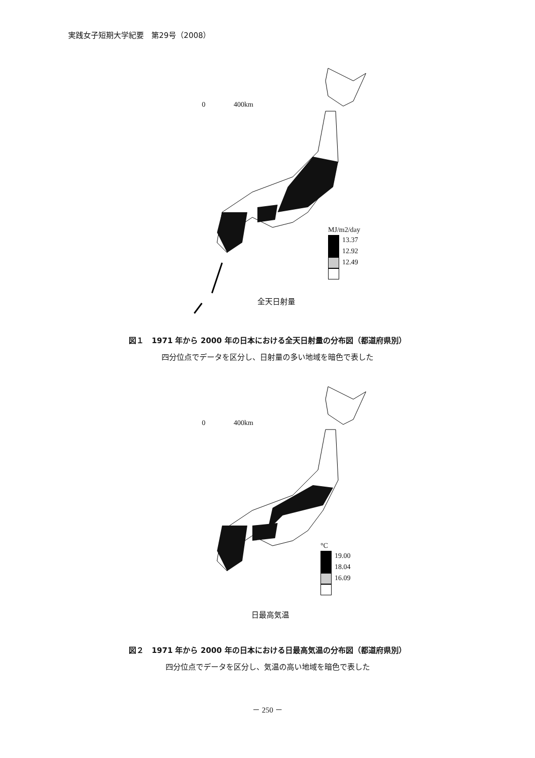実践女子短期大学紀要　第29号（2008）
0　　　　400km
MJ/m2/day
13.37
12.92
12.49
全天日射量
図１　1971 年から 2000 年の日本における全天日射量の分布図（都道府県別）
四分位点でデータを区分し、日射量の多い地域を暗色で表した
0　　　　400km
°C
19.00
18.04
16.09
日最高気温
図２　1971 年から 2000 年の日本における日最高気温の分布図（都道府県別）
四分位点でデータを区分し、気温の高い地域を暗色で表した
－ 250 －